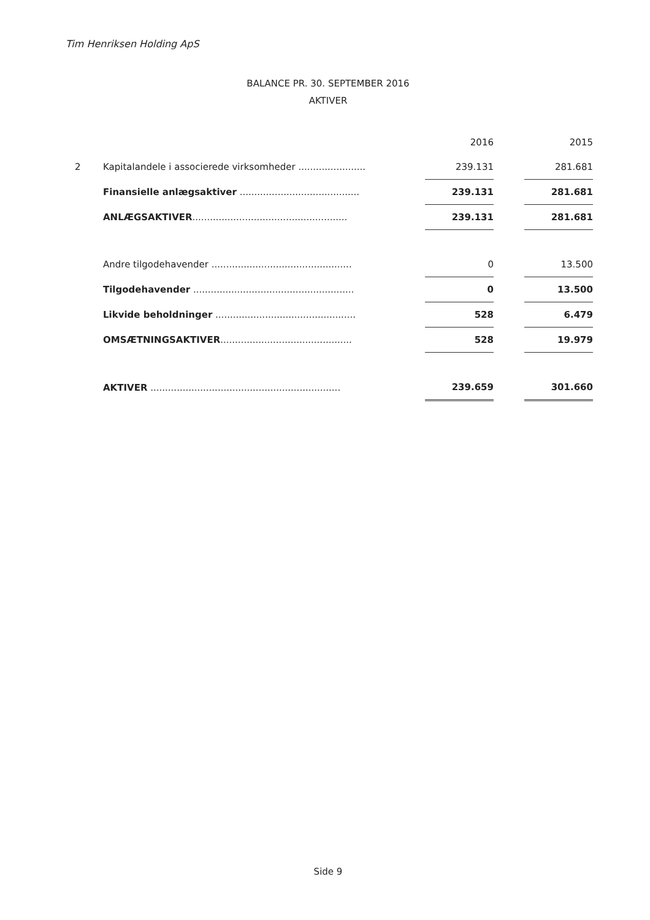Tim Henriksen Holding ApS
BALANCE PR. 30. SEPTEMBER 2016
AKTIVER
| | | | 2016 | | 2015 |
| --- | --- | --- | --- | --- | --- |
| 2 | Kapitalandele i associerede virksomheder ....................... | | 239.131 | | 281.681 |
| | Finansielle anlægsaktiver ......................................... | | 239.131 | | 281.681 |
| | ANLÆGSAKTIVER ..................................................... | | 239.131 | | 281.681 |
| | Andre tilgodehavender ................................................ | | 0 | | 13.500 |
| | Tilgodehavender ....................................................... | | 0 | | 13.500 |
| | Likvide beholdninger ................................................ | | 528 | | 6.479 |
| | OMSÆTNINGSAKTIVER ............................................. | | 528 | | 19.979 |
| | AKTIVER ................................................................. | | 239.659 | | 301.660 |
Side 9